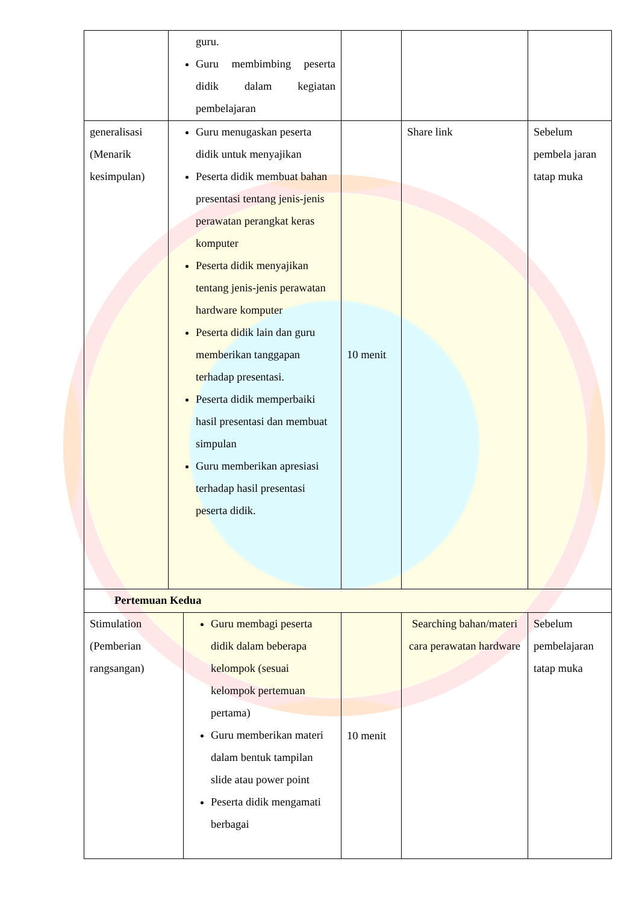| | guru. Guru membimbing peserta didik dalam kegiatan pembelajaran | | | | |
| generalisasi (Menarik kesimpulan) | Guru menugaskan peserta didik untuk menyajikan Peserta didik membuat bahan presentasi tentang jenis-jenis perawatan perangkat keras komputer Peserta didik menyajikan tentang jenis-jenis perawatan hardware komputer Peserta didik lain dan guru memberikan tanggapan terhadap presentasi. Peserta didik memperbaiki hasil presentasi dan membuat simpulan Guru memberikan apresiasi terhadap hasil presentasi peserta didik. | | 10 menit | Share link | Sebelum pembela jaran tatap muka |
| Pertemuan Kedua | | | | | |
| Stimulation (Pemberian rangsangan) | | Guru membagi peserta didik dalam beberapa kelompok (sesuai kelompok pertemuan pertama) Guru memberikan materi dalam bentuk tampilan slide atau power point Peserta didik mengamati berbagai | 10 menit | Searching bahan/materi cara perawatan hardware | Sebelum pembelajaran tatap muka |